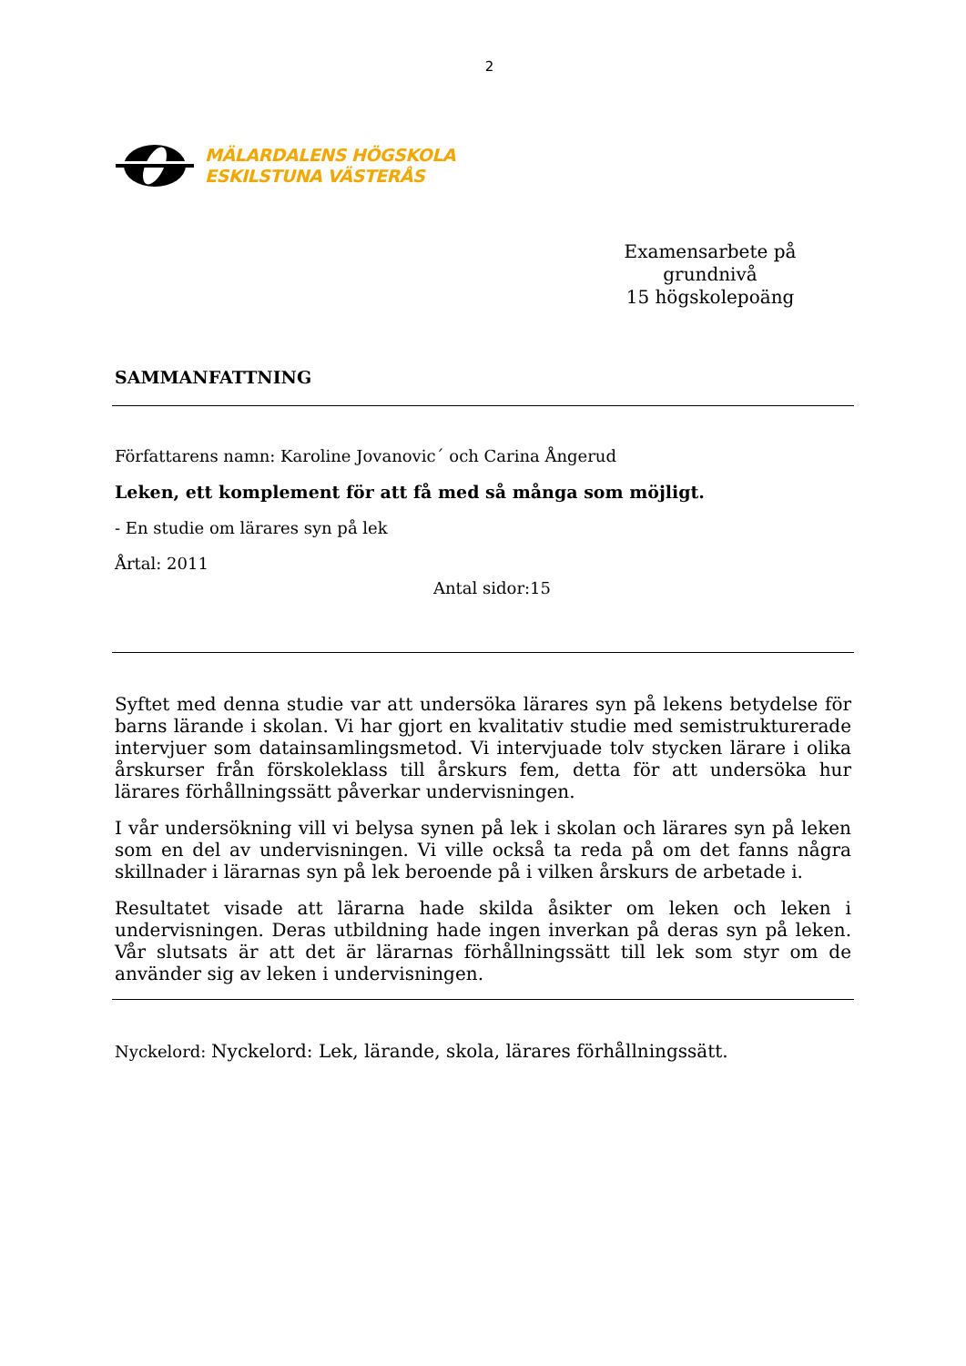2
MÄLARDALENS HÖGSKOLA
ESKILSTUNA VÄSTERÅS
Examensarbete på grundnivå
15 högskolepoäng
SAMMANFATTNING
Författarens namn: Karoline Jovanovic´ och Carina Ångerud
Leken, ett komplement för att få med så många som möjligt.
- En studie om lärares syn på lek
Årtal: 2011
Antal sidor:15
Syftet med denna studie var att undersöka lärares syn på lekens betydelse för barns lärande i skolan. Vi har gjort en kvalitativ studie med semistrukturerade intervjuer som datainsamlingsmetod. Vi intervjuade tolv stycken lärare i olika årskurser från förskoleklass till årskurs fem, detta för att undersöka hur lärares förhållningssätt påverkar undervisningen.
I vår undersökning vill vi belysa synen på lek i skolan och lärares syn på leken som en del av undervisningen. Vi ville också ta reda på om det fanns några skillnader i lärarnas syn på lek beroende på i vilken årskurs de arbetade i.
Resultatet visade att lärarna hade skilda åsikter om leken och leken i undervisningen. Deras utbildning hade ingen inverkan på deras syn på leken. Vår slutsats är att det är lärarnas förhållningssätt till lek som styr om de använder sig av leken i undervisningen.
Nyckelord: Nyckelord: Lek, lärande, skola, lärares förhållningssätt.